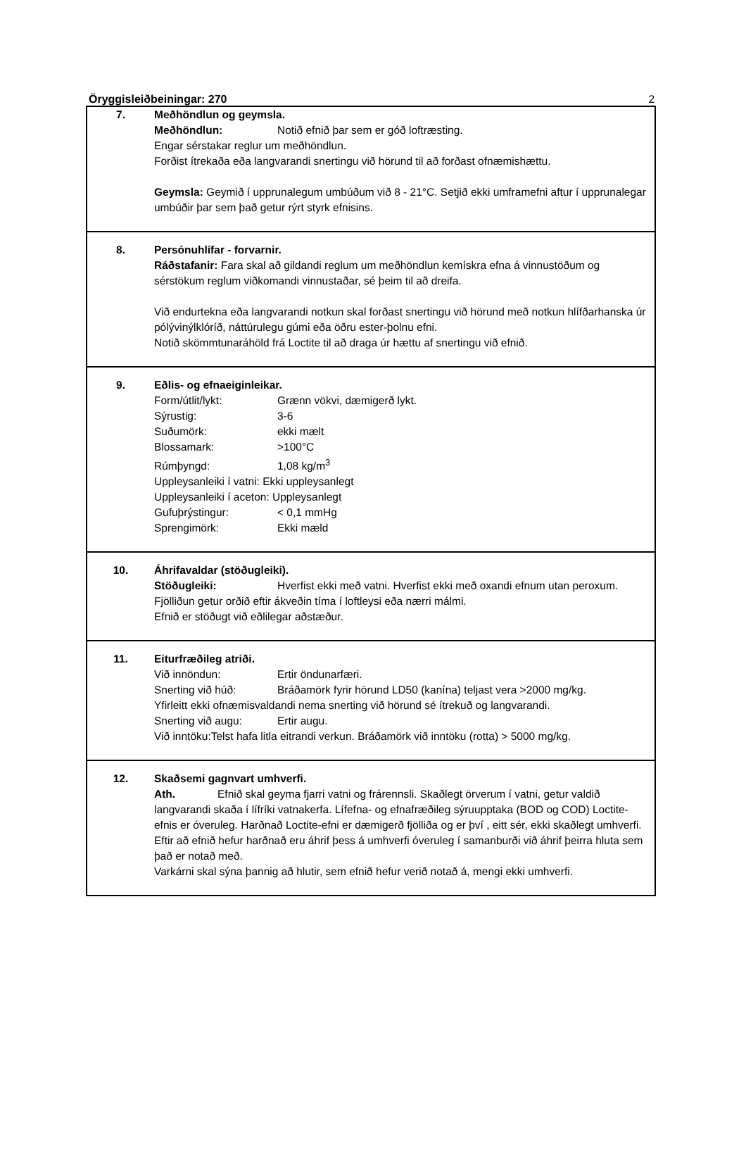Öryggisleiðbeiningar: 270 2
7. Meðhöndlun og geymsla.
Meðhöndlun: Notið efnið þar sem er góð loftræsting.
Engar sérstakar reglur um meðhöndlun.
Forðist ítrekaða eða langvarandi snertingu við hörund til að forðast ofnæmishættu.
Geymsla: Geymið í upprunalegum umbúðum við 8 - 21°C. Setjið ekki umframefni aftur í upprunalegar umbúðir þar sem það getur rýrt styrk efnisins.
8. Persónuhlífar - forvarnir.
Ráðstafanir: Fara skal að gildandi reglum um meðhöndlun kemískra efna á vinnustöðum og sérstökum reglum viðkomandi vinnustaðar, sé þeim til að dreifa.
Við endurtekna eða langvarandi notkun skal forðast snertingu við hörund með notkun hlífðarhanska úr pólývinýlklóríð, náttúrulegu gúmi eða öðru ester-þolnu efni.
Notið skömmtunaráhöld frá Loctite til að draga úr hættu af snertingu við efnið.
9. Eðlis- og efnaeiginleikar.
Form/útlit/lykt: Grænn vökvi, dæmigerð lykt.
Sýrustig: 3-6
Suðumörk: ekki mælt
Blossamark: >100°C
Rúmþyngd: 1,08 kg/m<sup>3</sup>
Uppleysanleiki í vatni: Ekki uppleysanlegt
Uppleysanleiki í aceton: Uppleysanlegt
Gufuþrýstingur: < 0,1 mmHg
Sprengimörk: Ekki mæld
10. Áhrifavaldar (stöðugleiki).
Stöðugleiki: Hverfist ekki með vatni. Hverfist ekki með oxandi efnum utan peroxum. Fjölliðun getur orðið eftir ákveðin tíma í loftleysi eða nærri málmi.
Efnið er stöðugt við eðlilegar aðstæður.
11. Eiturfræðileg atriði.
Við innöndun: Ertir öndunarfæri.
Snerting við húð: Bráðamörk fyrir hörund LD50 (kanína) teljast vera >2000 mg/kg.
Yfirleitt ekki ofnæmisvaldandi nema snerting við hörund sé ítrekuð og langvarandi.
Snerting við augu: Ertir augu.
Við inntöku:Telst hafa litla eitrandi verkun. Bráðamörk við inntöku (rotta) > 5000 mg/kg.
12. Skaðsemi gagnvart umhverfi.
Ath. Efnið skal geyma fjarri vatni og frárennsli. Skaðlegt örverum í vatni, getur valdið langvarandi skaða í lífríki vatnakerfa. Lífefna- og efnafræðileg sýruupptaka (BOD og COD) Loctite-efnis er óveruleg. Harðnað Loctite-efni er dæmigerð fjölliða og er því , eitt sér, ekki skaðlegt umhverfi. Eftir að efnið hefur harðnað eru áhrif þess á umhverfi óveruleg í samanburði við áhrif þeirra hluta sem það er notað með.
Varkárni skal sýna þannig að hlutir, sem efnið hefur verið notað á, mengi ekki umhverfi.